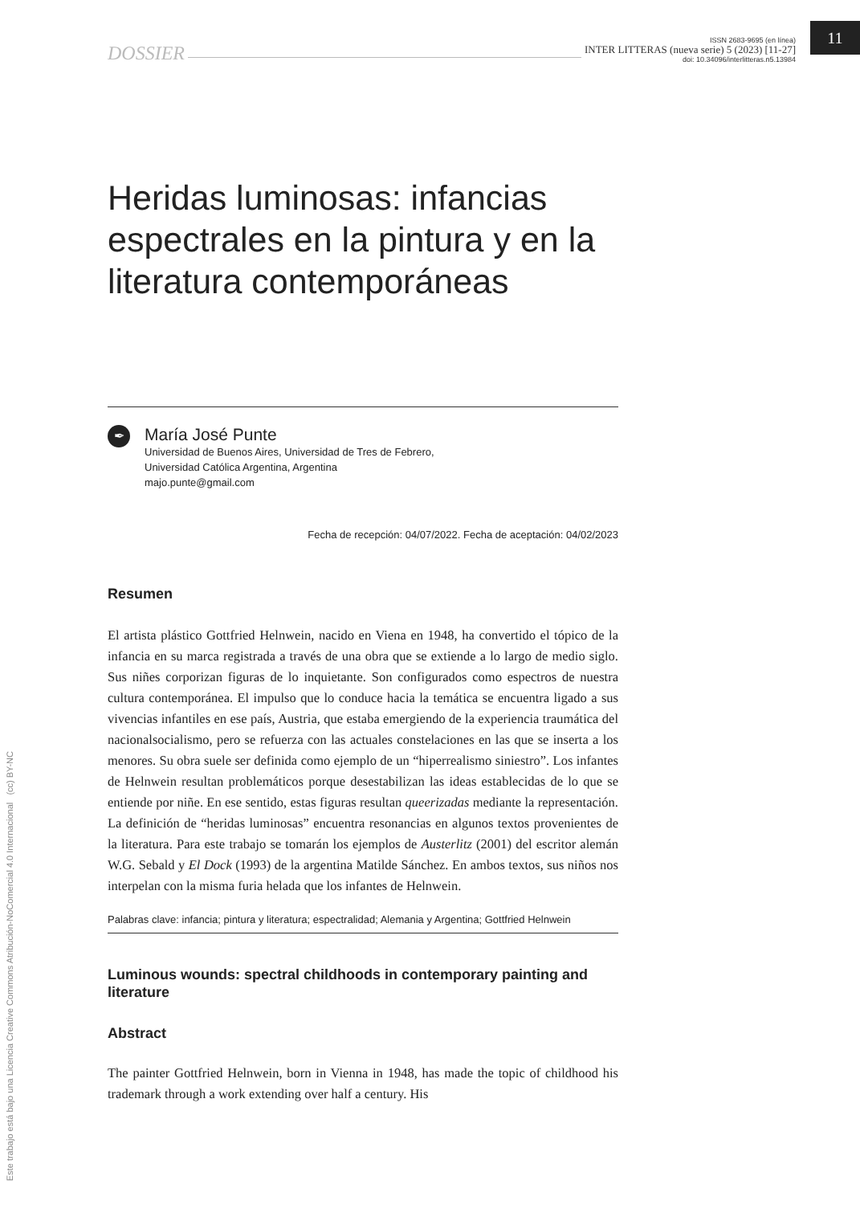DOSSIER
ISSN 2683-9695 (en línea)
INTER LITTERAS (nueva serie) 5 (2023) [11-27]
doi: 10.34096/interlitteras.n5.13984
11
Heridas luminosas: infancias espectrales en la pintura y en la literatura contemporáneas
✒
María José Punte
Universidad de Buenos Aires, Universidad de Tres de Febrero,
Universidad Católica Argentina, Argentina
majo.punte@gmail.com
Fecha de recepción: 04/07/2022. Fecha de aceptación: 04/02/2023
Resumen
El artista plástico Gottfried Helnwein, nacido en Viena en 1948, ha convertido el tópico de la infancia en su marca registrada a través de una obra que se extiende a lo largo de medio siglo. Sus niñes corporizan figuras de lo inquietante. Son configurados como espectros de nuestra cultura contemporánea. El impulso que lo conduce hacia la temática se encuentra ligado a sus vivencias infantiles en ese país, Austria, que estaba emergiendo de la experiencia traumática del nacionalsocialismo, pero se refuerza con las actuales constelaciones en las que se inserta a los menores. Su obra suele ser definida como ejemplo de un “hiperrealismo siniestro”. Los infantes de Helnwein resultan problemáticos porque desestabilizan las ideas establecidas de lo que se entiende por niñe. En ese sentido, estas figuras resultan queerizadas mediante la representación. La definición de “heridas luminosas” encuentra resonancias en algunos textos provenientes de la literatura. Para este trabajo se tomarán los ejemplos de Austerlitz (2001) del escritor alemán W.G. Sebald y El Dock (1993) de la argentina Matilde Sánchez. En ambos textos, sus niños nos interpelan con la misma furia helada que los infantes de Helnwein.
Palabras clave: infancia; pintura y literatura; espectralidad; Alemania y Argentina; Gottfried Helnwein
Luminous wounds: spectral childhoods in contemporary painting and literature
Abstract
The painter Gottfried Helnwein, born in Vienna in 1948, has made the topic of childhood his trademark through a work extending over half a century. His
Este trabajo está bajo una Licencia Creative Commons Atribución-NoComercial 4.0 Internacional (cc) BY-NC